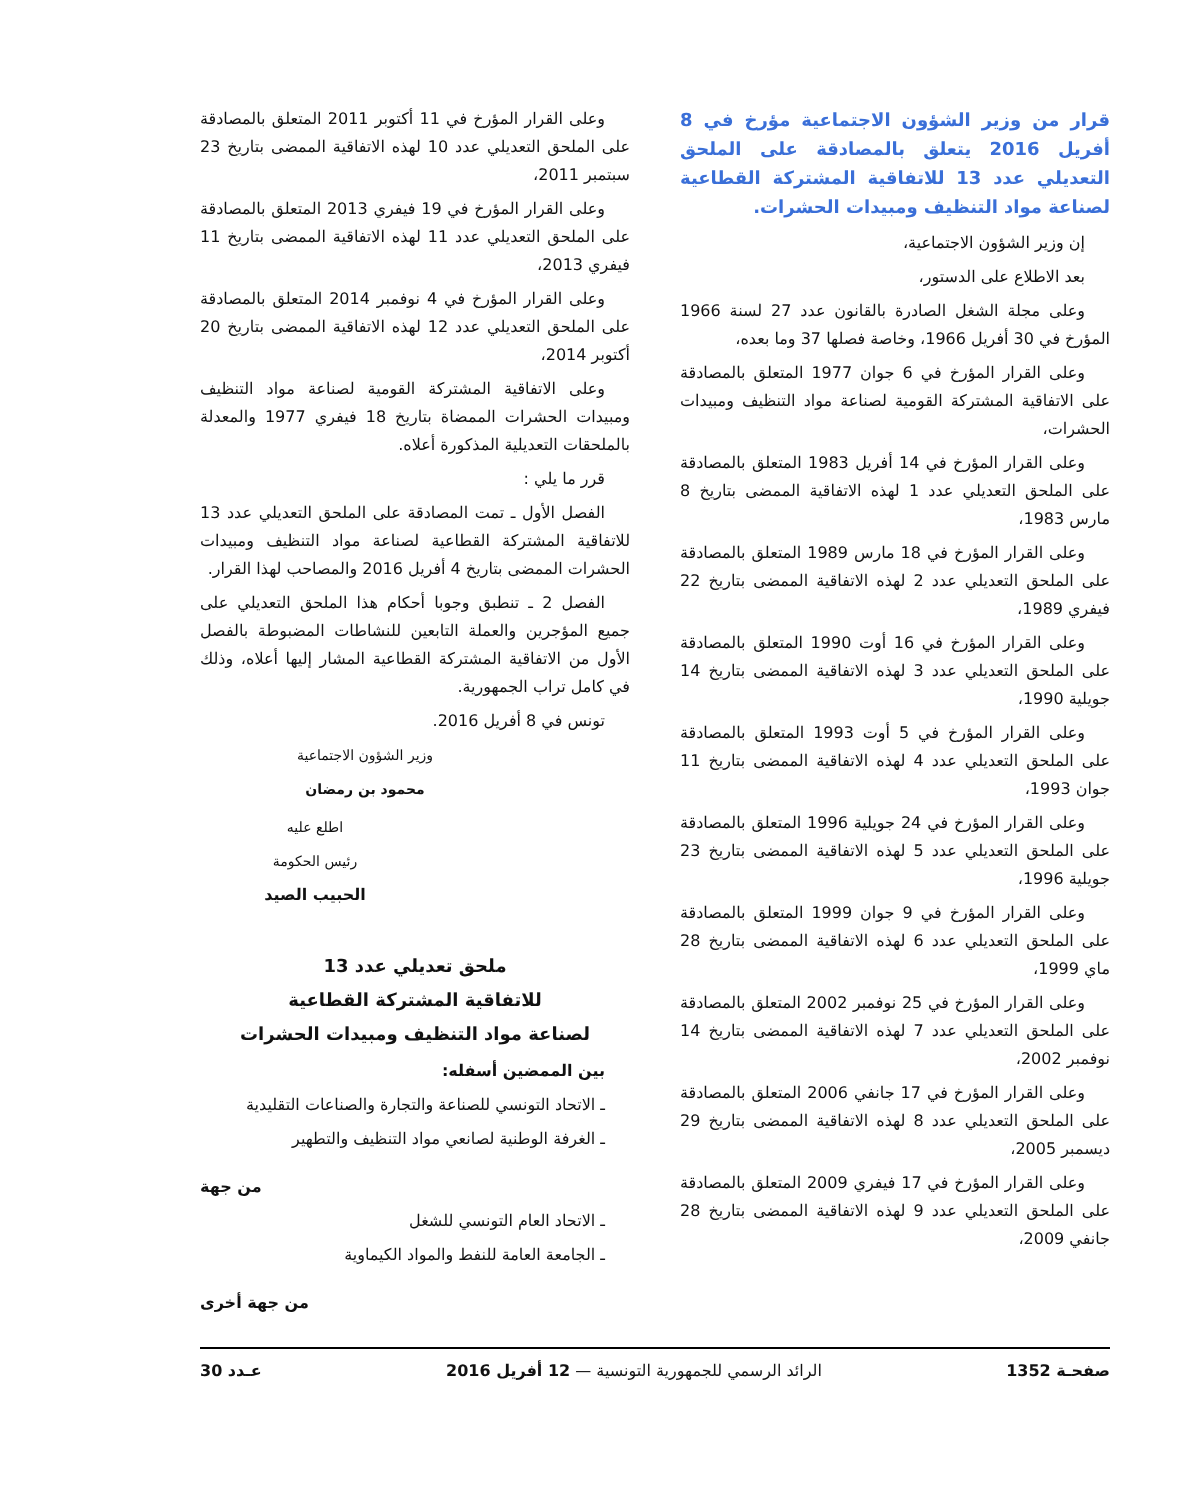قرار من وزير الشؤون الاجتماعية مؤرخ في 8 أفريل 2016 يتعلق بالمصادقة على الملحق التعديلي عدد 13 للاتفاقية المشتركة القطاعية لصناعة مواد التنظيف ومبيدات الحشرات.
إن وزير الشؤون الاجتماعية،
بعد الاطلاع على الدستور،
وعلى مجلة الشغل الصادرة بالقانون عدد 27 لسنة 1966 المؤرخ في 30 أفريل 1966، وخاصة فصلها 37 وما بعده،
وعلى القرار المؤرخ في 6 جوان 1977 المتعلق بالمصادقة على الاتفاقية المشتركة القومية لصناعة مواد التنظيف ومبيدات الحشرات،
وعلى القرار المؤرخ في 14 أفريل 1983 المتعلق بالمصادقة على الملحق التعديلي عدد 1 لهذه الاتفاقية الممضى بتاريخ 8 مارس 1983،
وعلى القرار المؤرخ في 18 مارس 1989 المتعلق بالمصادقة على الملحق التعديلي عدد 2 لهذه الاتفاقية الممضى بتاريخ 22 فيفري 1989،
وعلى القرار المؤرخ في 16 أوت 1990 المتعلق بالمصادقة على الملحق التعديلي عدد 3 لهذه الاتفاقية الممضى بتاريخ 14 جويلية 1990،
وعلى القرار المؤرخ في 5 أوت 1993 المتعلق بالمصادقة على الملحق التعديلي عدد 4 لهذه الاتفاقية الممضى بتاريخ 11 جوان 1993،
وعلى القرار المؤرخ في 24 جويلية 1996 المتعلق بالمصادقة على الملحق التعديلي عدد 5 لهذه الاتفاقية الممضى بتاريخ 23 جويلية 1996،
وعلى القرار المؤرخ في 9 جوان 1999 المتعلق بالمصادقة على الملحق التعديلي عدد 6 لهذه الاتفاقية الممضى بتاريخ 28 ماي 1999،
وعلى القرار المؤرخ في 25 نوفمبر 2002 المتعلق بالمصادقة على الملحق التعديلي عدد 7 لهذه الاتفاقية الممضى بتاريخ 14 نوفمبر 2002،
وعلى القرار المؤرخ في 17 جانفي 2006 المتعلق بالمصادقة على الملحق التعديلي عدد 8 لهذه الاتفاقية الممضى بتاريخ 29 ديسمبر 2005،
وعلى القرار المؤرخ في 17 فيفري 2009 المتعلق بالمصادقة على الملحق التعديلي عدد 9 لهذه الاتفاقية الممضى بتاريخ 28 جانفي 2009،
وعلى القرار المؤرخ في 11 أكتوبر 2011 المتعلق بالمصادقة على الملحق التعديلي عدد 10 لهذه الاتفاقية الممضى بتاريخ 23 سبتمبر 2011،
وعلى القرار المؤرخ في 19 فيفري 2013 المتعلق بالمصادقة على الملحق التعديلي عدد 11 لهذه الاتفاقية الممضى بتاريخ 11 فيفري 2013،
وعلى القرار المؤرخ في 4 نوفمبر 2014 المتعلق بالمصادقة على الملحق التعديلي عدد 12 لهذه الاتفاقية الممضى بتاريخ 20 أكتوبر 2014،
وعلى الاتفاقية المشتركة القومية لصناعة مواد التنظيف ومبيدات الحشرات الممضاة بتاريخ 18 فيفري 1977 والمعدلة بالملحقات التعديلية المذكورة أعلاه.
قرر ما يلي :
الفصل الأول ـ تمت المصادقة على الملحق التعديلي عدد 13 للاتفاقية المشتركة القطاعية لصناعة مواد التنظيف ومبيدات الحشرات الممضى بتاريخ 4 أفريل 2016 والمصاحب لهذا القرار.
الفصل 2 ـ تنطبق وجوبا أحكام هذا الملحق التعديلي على جميع المؤجرين والعملة التابعين للنشاطات المضبوطة بالفصل الأول من الاتفاقية المشتركة القطاعية المشار إليها أعلاه، وذلك في كامل تراب الجمهورية.
تونس في 8 أفريل 2016.
وزير الشؤون الاجتماعية
محمود بن رمضان
اطلع عليه
رئيس الحكومة
الحبيب الصيد
ملحق تعديلي عدد 13
للاتفاقية المشتركة القطاعية
لصناعة مواد التنظيف ومبيدات الحشرات
بين الممضين أسفله:
ـ الاتحاد التونسي للصناعة والتجارة والصناعات التقليدية
ـ الغرفة الوطنية لصانعي مواد التنظيف والتطهير
من جهة
ـ الاتحاد العام التونسي للشغل
ـ الجامعة العامة للنفط والمواد الكيماوية
من جهة أخرى
صفحـة 1352 الرائد الرسمي للجمهورية التونسية — 12 أفريل 2016 عـدد 30